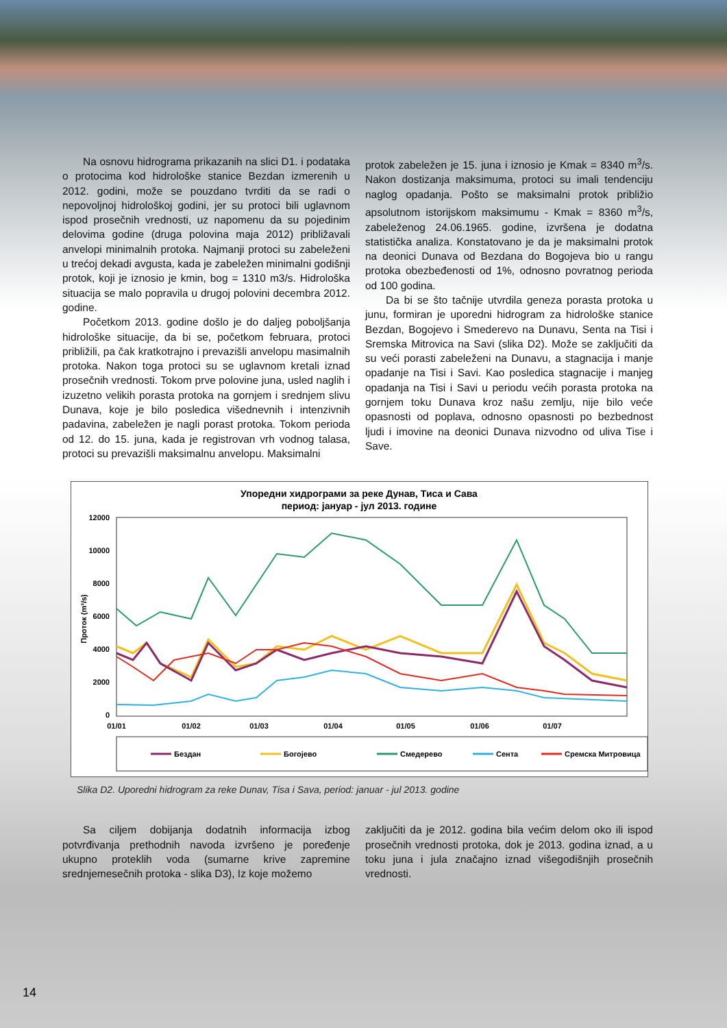Na osnovu hidrograma prikazanih na slici D1. i podataka o protocima kod hidrološke stanice Bezdan izmerenih u 2012. godini, može se pouzdano tvrditi da se radi o nepovoljnoj hidrološkoj godini, jer su protoci bili uglavnom ispod prosečnih vrednosti, uz napomenu da su pojedinim delovima godine (druga polovina maja 2012) približavali anvelopi minimalnih protoka. Najmanji protoci su zabeleženi u trećoj dekadi avgusta, kada je zabeležen minimalni godišnji protok, koji je iznosio je kmin, bog = 1310 m3/s. Hidrološka situacija se malo popravila u drugoj polovini decembra 2012. godine.
Početkom 2013. godine došlo je do daljeg poboljšanja hidrološke situacije, da bi se, početkom februara, protoci približili, pa čak kratkotrajno i prevazišli anvelopu masimalnih protoka. Nakon toga protoci su se uglavnom kretali iznad prosečnih vrednosti. Tokom prve polovine juna, usled naglih i izuzetno velikih porasta protoka na gornjem i srednjem slivu Dunava, koje je bilo posledica višednevnih i intenzivnih padavina, zabeležen je nagli porast protoka. Tokom perioda od 12. do 15. juna, kada je registrovan vrh vodnog talasa, protoci su prevazišli maksimalnu anvelopu. Maksimalni
protok zabeležen je 15. juna i iznosio je Kmak = 8340 m<sup>3</sup>/s. Nakon dostizanja maksimuma, protoci su imali tendenciju naglog opadanja. Pošto se maksimalni protok približio apsolutnom istorijskom maksimumu - Kmak = 8360 m<sup>3</sup>/s, zabeleženog 24.06.1965. godine, izvršena je dodatna statistička analiza. Konstatovano je da je maksimalni protok na deonici Dunava od Bezdana do Bogojeva bio u rangu protoka obezbeđenosti od 1%, odnosno povratnog perioda od 100 godina.
Da bi se što tačnije utvrdila geneza porasta protoka u junu, formiran je uporedni hidrogram za hidrološke stanice Bezdan, Bogojevo i Smederevo na Dunavu, Senta na Tisi i Sremska Mitrovica na Savi (slika D2). Može se zaključiti da su veći porasti zabeleženi na Dunavu, a stagnacija i manje opadanje na Tisi i Savi. Kao posledica stagnacije i manjeg opadanja na Tisi i Savi u periodu većih porasta protoka na gornjem toku Dunava kroz našu zemlju, nije bilo veće opasnosti od poplava, odnosno opasnosti po bezbednost ljudi i imovine na deonici Dunava nizvodno od uliva Tise i Save.
Упоредни хидрограми за реке Дунав, Тиса и Сава
период: јануар - јул 2013. године
12000
10000
8000
6000
4000
2000
0
01/01
01/02
01/03
01/04
01/05
01/06
01/07
Проток (m³/s)
Бездан
Богојево
Смедерево
Сента
Сремска Митровица
Slika D2. Uporedni hidrogram za reke Dunav, Tisa i Sava, period: januar - jul 2013. godine
Sa ciljem dobijanja dodatnih informacija izbog potvrđivanja prethodnih navoda izvršeno je poređenje ukupno proteklih voda (sumarne krive zapremine srednjemesečnih protoka - slika D3), Iz koje možemo
zaključiti da je 2012. godina bila većim delom oko ili ispod prosečnih vrednosti protoka, dok je 2013. godina iznad, a u toku juna i jula značajno iznad višegodišnjih prosečnih vrednosti.
14